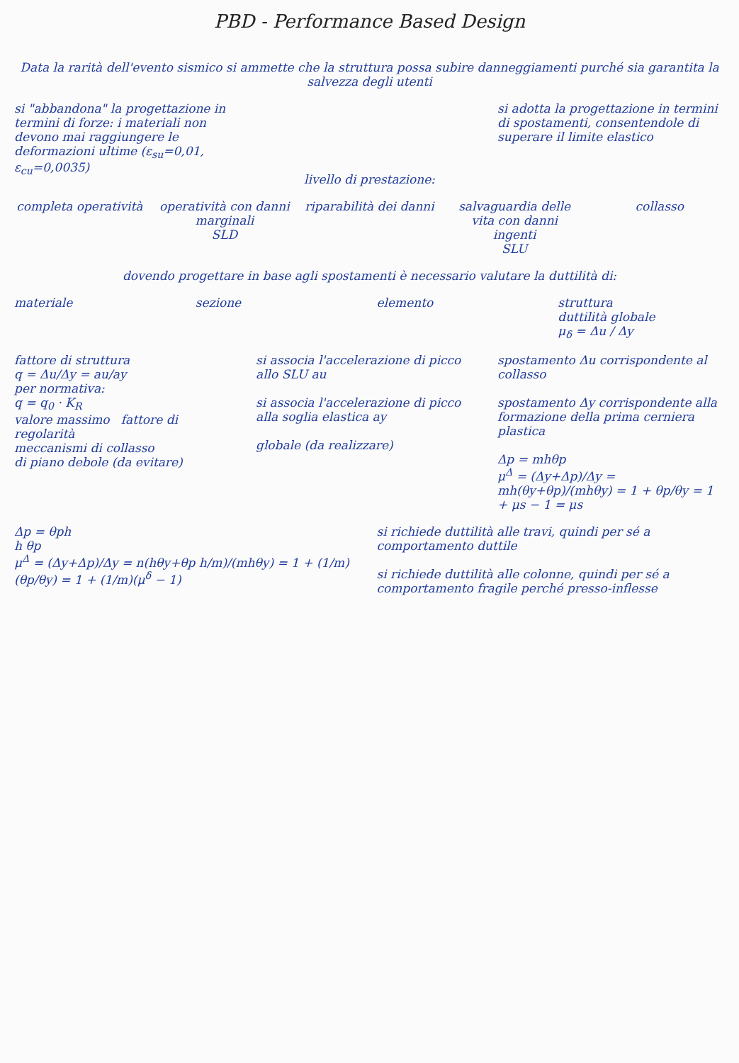PBD - Performance Based Design
Data la rarità dell'evento sismico si ammette che la struttura possa subire danneggiamenti purché sia garantita la salvezza degli utenti
si "abbandona" la progettazione in termini di forze: i materiali non devono mai raggiungere le deformazioni ultime (ε<sub>su</sub>=0,01, ε<sub>cu</sub>=0,0035)
livello di prestazione:
si adotta la progettazione in termini di spostamenti, consentendole di superare il limite elastico
completa operatività operatività con danni marginali
SLD
riparabilità dei danni salvaguardia delle vita con danni ingenti
SLU
collasso
dovendo progettare in base agli spostamenti è necessario valutare la duttilità di:
materiale sezione elemento struttura
duttilità globale
μ<sub>δ</sub> = Δu / Δy
fattore di struttura
q = Δu/Δy = au/ay
per normativa:
q = q<sub>0</sub> · K<sub>R</sub>
valore massimo fattore di regolarità
meccanismi di collasso
di piano debole (da evitare)
si associa l'accelerazione di picco allo SLU au
si associa l'accelerazione di picco alla soglia elastica ay
globale (da realizzare)
spostamento Δu corrispondente al collasso
spostamento Δy corrispondente alla formazione della prima cerniera plastica
Δp = mhθp
μ<sup>Δ</sup> = (Δy+Δp)/Δy = mh(θy+θp)/(mhθy) = 1 + θp/θy = 1 + μs − 1 = μs
Δp = θph
h θp
μ<sup>Δ</sup> = (Δy+Δp)/Δy = n(hθy+θp h/m)/(mhθy) = 1 + (1/m)(θp/θy) = 1 + (1/m)(μ<sup>δ</sup> − 1)
si richiede duttilità alle travi, quindi per sé a comportamento duttile
si richiede duttilità alle colonne, quindi per sé a comportamento fragile perché presso-inflesse